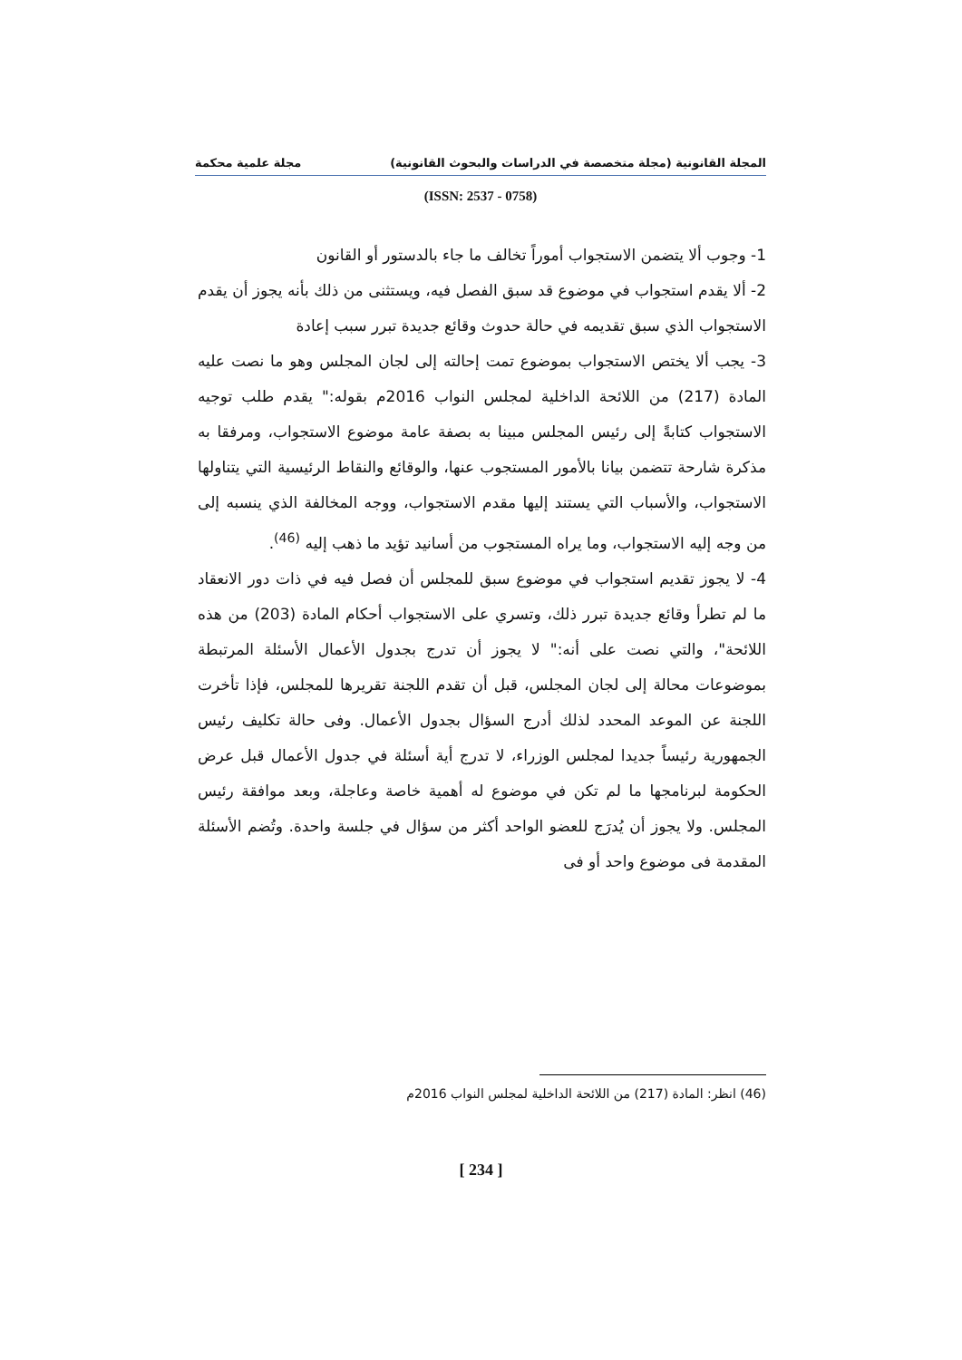المجلة القانونية (مجلة متخصصة في الدراسات والبحوث القانونية) مجلة علمية محكمة
(ISSN: 2537 - 0758)
1- وجوب ألا يتضمن الاستجواب أموراً تخالف ما جاء بالدستور أو القانون
2- ألا يقدم استجواب في موضوع قد سبق الفصل فيه، ويستثنى من ذلك بأنه يجوز أن يقدم الاستجواب الذي سبق تقديمه في حالة حدوث وقائع جديدة تبرر سبب إعادة
3- يجب ألا يختص الاستجواب بموضوع تمت إحالته إلى لجان المجلس وهو ما نصت عليه المادة (217) من اللائحة الداخلية لمجلس النواب 2016م بقوله:" يقدم طلب توجيه الاستجواب كتابةً إلى رئيس المجلس مبينا به بصفة عامة موضوع الاستجواب، ومرفقا به مذكرة شارحة تتضمن بيانا بالأمور المستجوب عنها، والوقائع والنقاط الرئيسية التي يتناولها الاستجواب، والأسباب التي يستند إليها مقدم الاستجواب، ووجه المخالفة الذي ينسبه إلى من وجه إليه الاستجواب، وما يراه المستجوب من أسانيد تؤيد ما ذهب إليه <sup>(46)</sup>.
4- لا يجوز تقديم استجواب في موضوع سبق للمجلس أن فصل فيه في ذات دور الانعقاد ما لم تطرأ وقائع جديدة تبرر ذلك، وتسري على الاستجواب أحكام المادة (203) من هذه اللائحة"، والتي نصت على أنه:" لا يجوز أن تدرج بجدول الأعمال الأسئلة المرتبطة بموضوعات محالة إلى لجان المجلس، قبل أن تقدم اللجنة تقريرها للمجلس، فإذا تأخرت اللجنة عن الموعد المحدد لذلك أدرج السؤال بجدول الأعمال. وفى حالة تكليف رئيس الجمهورية رئيساً جديدا لمجلس الوزراء، لا تدرج أية أسئلة في جدول الأعمال قبل عرض الحكومة لبرنامجها ما لم تكن في موضوع له أهمية خاصة وعاجلة، وبعد موافقة رئيس المجلس. ولا يجوز أن يُدرَج للعضو الواحد أكثر من سؤال في جلسة واحدة. وتُضم الأسئلة المقدمة فى موضوع واحد أو فى
(46) انظر: المادة (217) من اللائحة الداخلية لمجلس النواب 2016م
[ 234 ]